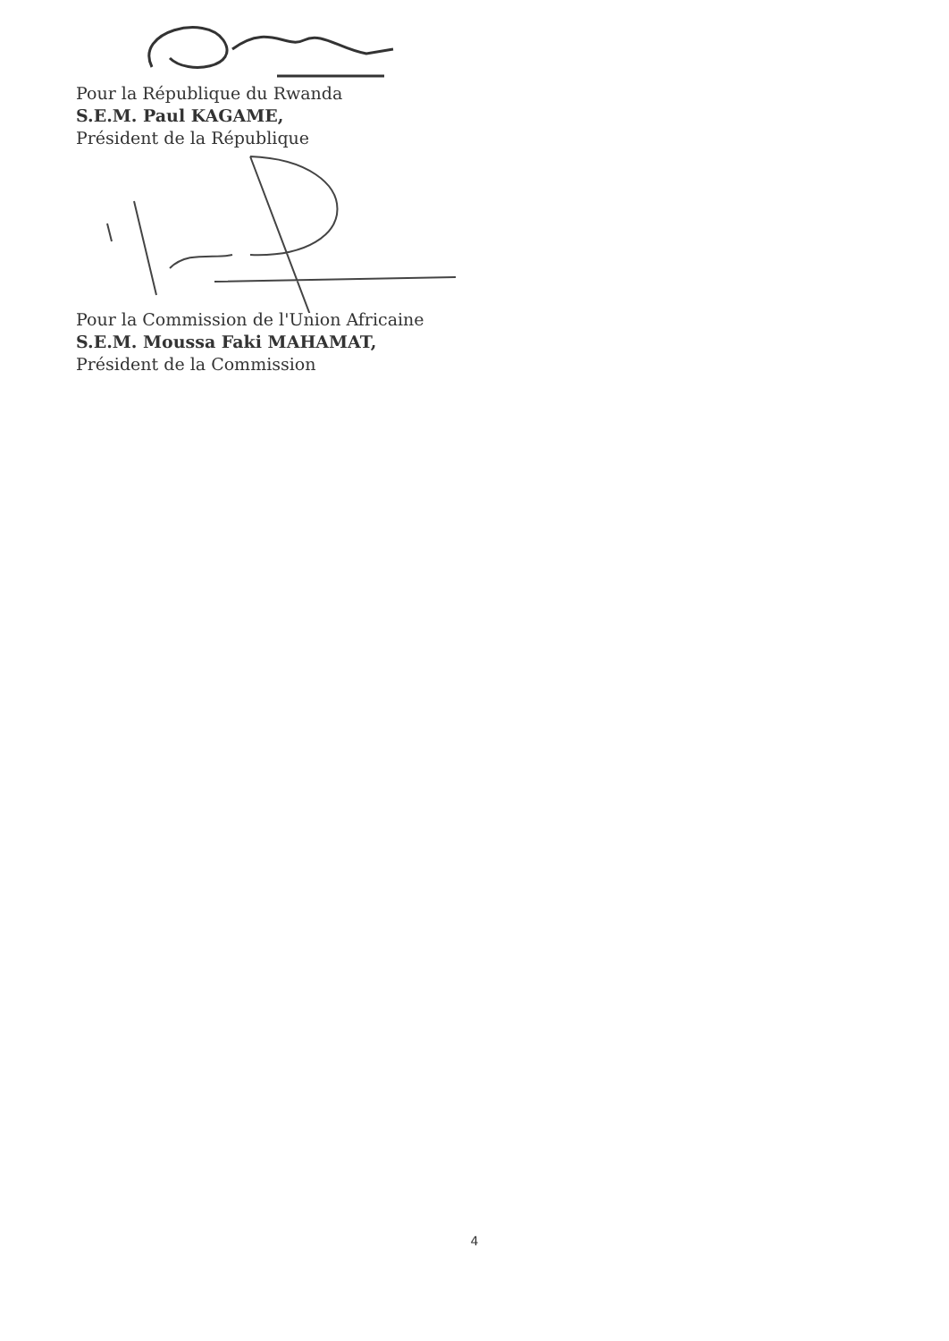Pour la République du Rwanda
S.E.M. Paul KAGAME,
Président de la République
Pour la Commission de l'Union Africaine
S.E.M. Moussa Faki MAHAMAT,
Président de la Commission
4